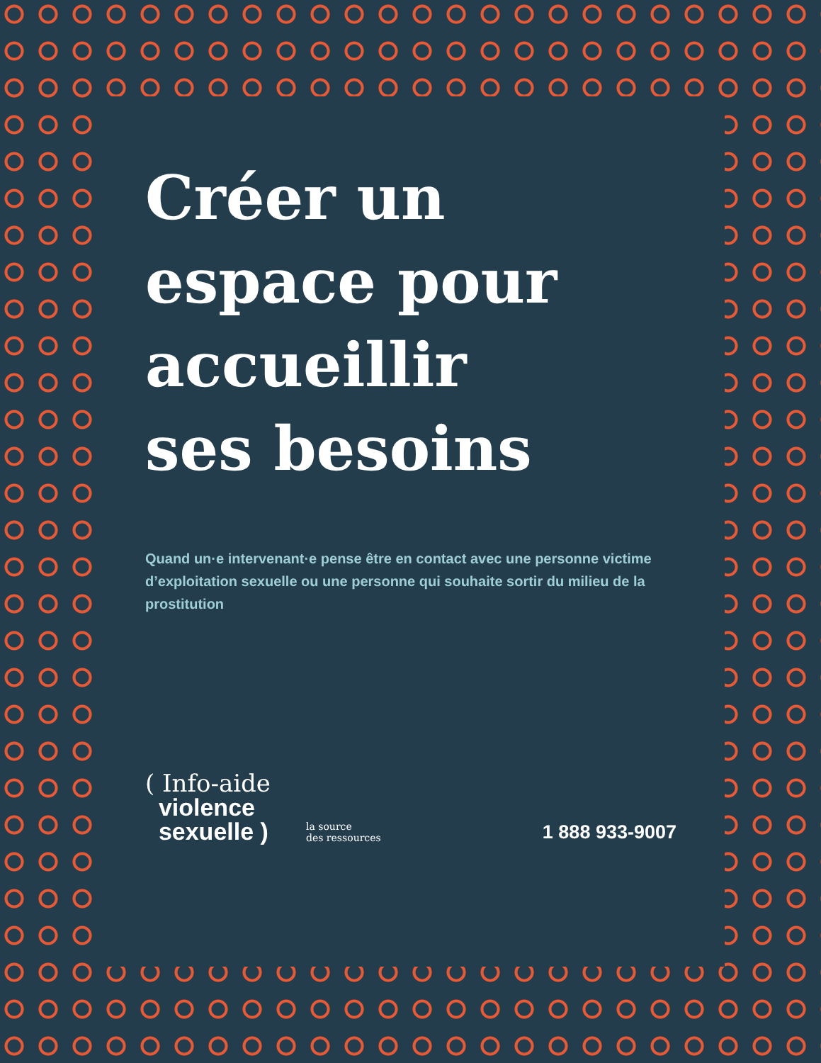Créer un
espace pour
accueillir
ses besoins
Quand un·e intervenant·e pense être en contact avec une personne victime d’exploitation sexuelle ou une personne qui souhaite sortir du milieu de la prostitution
( Info-aide
violence
sexuelle )
la source
des ressources
1 888 933-9007